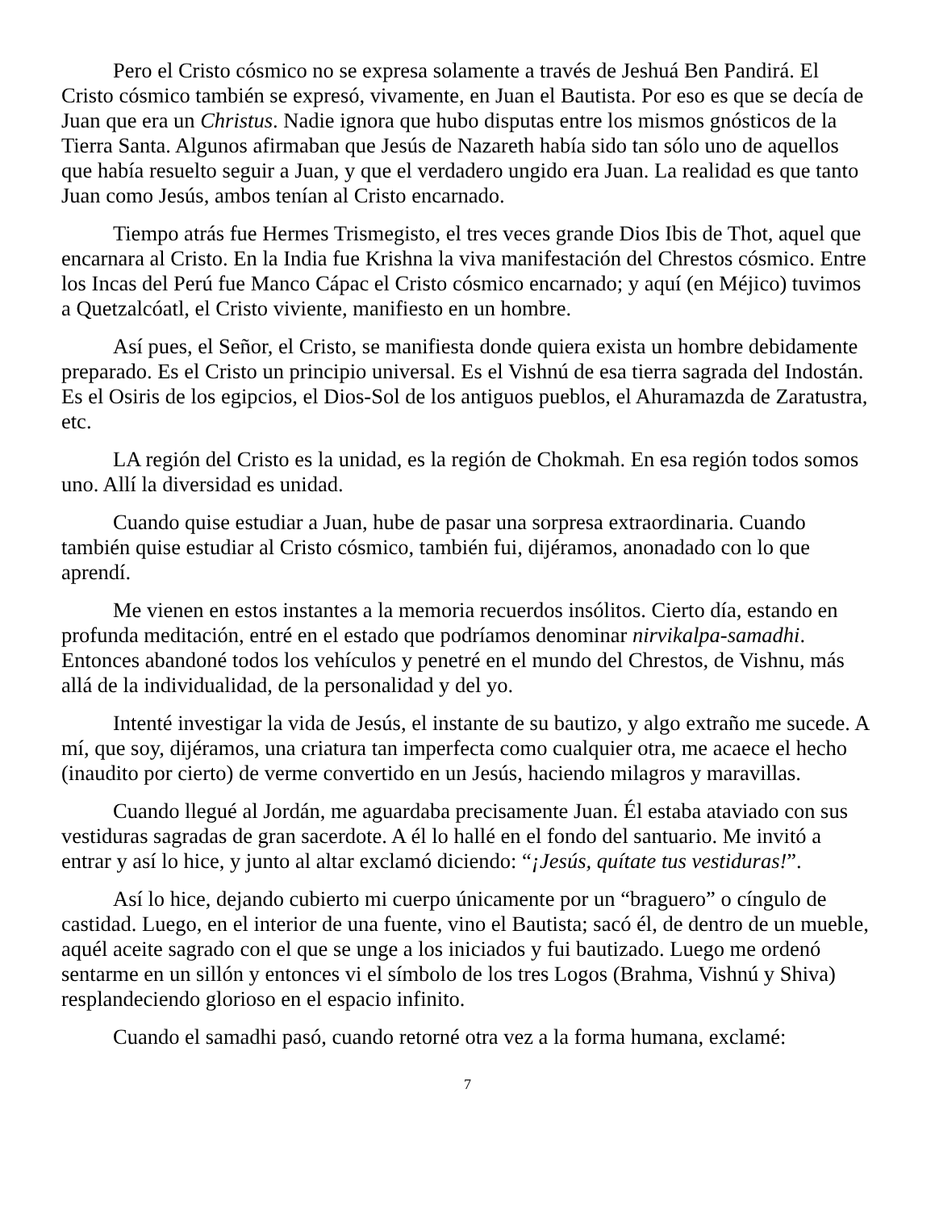Pero el Cristo cósmico no se expresa solamente a través de Jeshuá Ben Pandirá. El Cristo cósmico también se expresó, vivamente, en Juan el Bautista. Por eso es que se decía de Juan que era un Christus. Nadie ignora que hubo disputas entre los mismos gnósticos de la Tierra Santa. Algunos afirmaban que Jesús de Nazareth había sido tan sólo uno de aquellos que había resuelto seguir a Juan, y que el verdadero ungido era Juan. La realidad es que tanto Juan como Jesús, ambos tenían al Cristo encarnado.
Tiempo atrás fue Hermes Trismegisto, el tres veces grande Dios Ibis de Thot, aquel que encarnara al Cristo. En la India fue Krishna la viva manifestación del Chrestos cósmico. Entre los Incas del Perú fue Manco Cápac el Cristo cósmico encarnado; y aquí (en Méjico) tuvimos a Quetzalcóatl, el Cristo viviente, manifiesto en un hombre.
Así pues, el Señor, el Cristo, se manifiesta donde quiera exista un hombre debidamente preparado. Es el Cristo un principio universal. Es el Vishnú de esa tierra sagrada del Indostán. Es el Osiris de los egipcios, el Dios-Sol de los antiguos pueblos, el Ahuramazda de Zaratustra, etc.
LA región del Cristo es la unidad, es la región de Chokmah. En esa región todos somos uno. Allí la diversidad es unidad.
Cuando quise estudiar a Juan, hube de pasar una sorpresa extraordinaria. Cuando también quise estudiar al Cristo cósmico, también fui, dijéramos, anonadado con lo que aprendí.
Me vienen en estos instantes a la memoria recuerdos insólitos. Cierto día, estando en profunda meditación, entré en el estado que podríamos denominar nirvikalpa-samadhi. Entonces abandoné todos los vehículos y penetré en el mundo del Chrestos, de Vishnu, más allá de la individualidad, de la personalidad y del yo.
Intenté investigar la vida de Jesús, el instante de su bautizo, y algo extraño me sucede. A mí, que soy, dijéramos, una criatura tan imperfecta como cualquier otra, me acaece el hecho (inaudito por cierto) de verme convertido en un Jesús, haciendo milagros y maravillas.
Cuando llegué al Jordán, me aguardaba precisamente Juan. Él estaba ataviado con sus vestiduras sagradas de gran sacerdote. A él lo hallé en el fondo del santuario. Me invitó a entrar y así lo hice, y junto al altar exclamó diciendo: “¡Jesús, quítate tus vestiduras!”.
Así lo hice, dejando cubierto mi cuerpo únicamente por un “braguero” o cíngulo de castidad. Luego, en el interior de una fuente, vino el Bautista; sacó él, de dentro de un mueble, aquél aceite sagrado con el que se unge a los iniciados y fui bautizado. Luego me ordenó sentarme en un sillón y entonces vi el símbolo de los tres Logos (Brahma, Vishnú y Shiva) resplandeciendo glorioso en el espacio infinito.
Cuando el samadhi pasó, cuando retorné otra vez a la forma humana, exclamé:
7